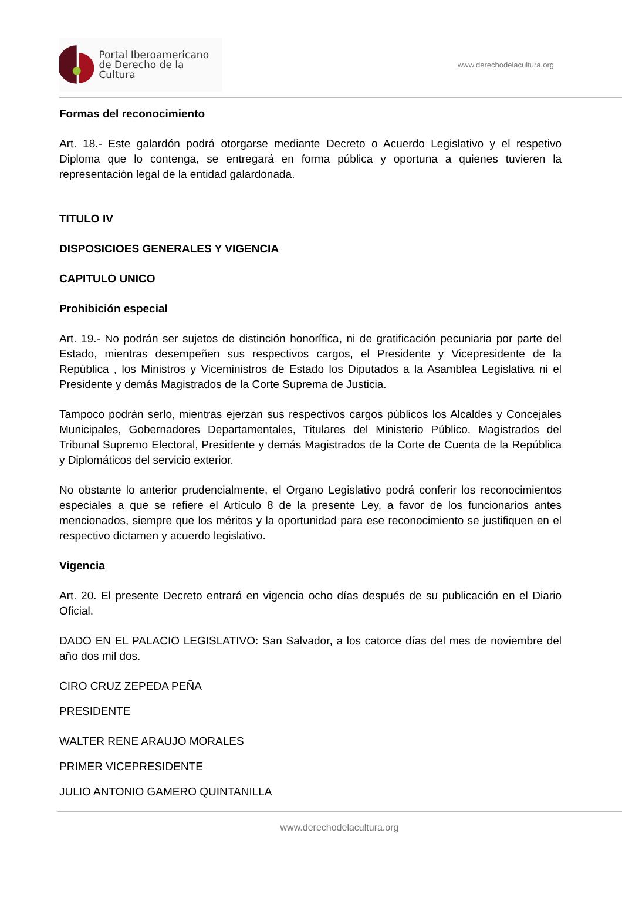Portal Iberoamericano
de Derecho de la Cultura
www.derechodelacultura.org
Formas del reconocimiento
Art. 18.- Este galardón podrá otorgarse mediante Decreto o Acuerdo Legislativo y el respetivo Diploma que lo contenga, se entregará en forma pública y oportuna a quienes tuvieren la representación legal de la entidad galardonada.
TITULO IV
DISPOSICIOES GENERALES Y VIGENCIA
CAPITULO UNICO
Prohibición especial
Art. 19.- No podrán ser sujetos de distinción honorífica, ni de gratificación pecuniaria por parte del Estado, mientras desempeñen sus respectivos cargos, el Presidente y Vicepresidente de la República , los Ministros y Viceministros de Estado los Diputados a la Asamblea Legislativa ni el Presidente y demás Magistrados de la Corte Suprema de Justicia.
Tampoco podrán serlo, mientras ejerzan sus respectivos cargos públicos los Alcaldes y Concejales Municipales, Gobernadores Departamentales, Titulares del Ministerio Público. Magistrados del Tribunal Supremo Electoral, Presidente y demás Magistrados de la Corte de Cuenta de la República y Diplomáticos del servicio exterior.
No obstante lo anterior prudencialmente, el Organo Legislativo podrá conferir los reconocimientos especiales a que se refiere el Artículo 8 de la presente Ley, a favor de los funcionarios antes mencionados, siempre que los méritos y la oportunidad para ese reconocimiento se justifiquen en el respectivo dictamen y acuerdo legislativo.
Vigencia
Art. 20. El presente Decreto entrará en vigencia ocho días después de su publicación en el Diario Oficial.
DADO EN EL PALACIO LEGISLATIVO: San Salvador, a los catorce días del mes de noviembre del año dos mil dos.
CIRO CRUZ ZEPEDA PEÑA
PRESIDENTE
WALTER RENE ARAUJO MORALES
PRIMER VICEPRESIDENTE
JULIO ANTONIO GAMERO QUINTANILLA
www.derechodelacultura.org